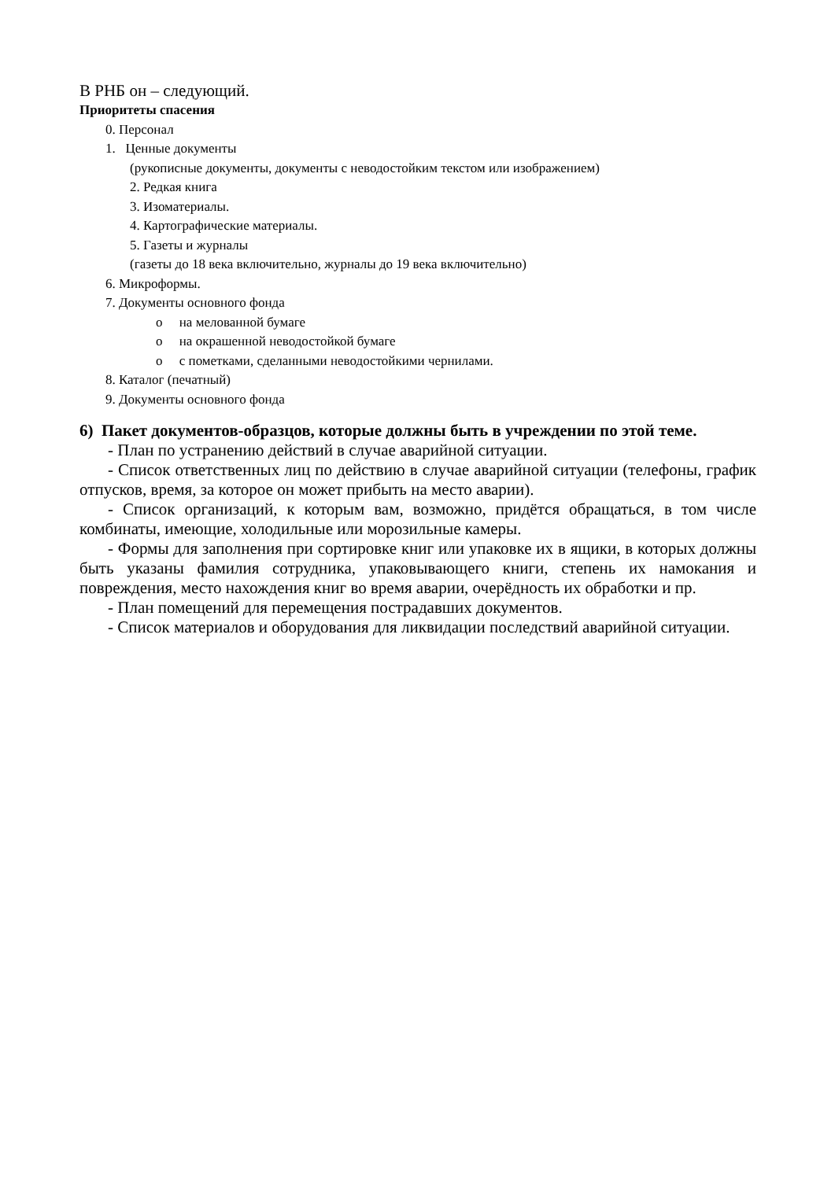В РНБ он – следующий.
Приоритеты спасения
0. Персонал
1. Ценные документы
(рукописные документы, документы с неводостойким текстом или изображением)
2. Редкая книга
3. Изоматериалы.
4. Картографические материалы.
5. Газеты и журналы
(газеты до 18 века включительно, журналы до 19 века включительно)
6. Микроформы.
7. Документы основного фонда
o на мелованной бумаге
o на окрашенной неводостойкой бумаге
o с пометками, сделанными неводостойкими чернилами.
8. Каталог (печатный)
9. Документы основного фонда
6) Пакет документов-образцов, которые должны быть в учреждении по этой теме.
- План по устранению действий в случае аварийной ситуации.
- Список ответственных лиц по действию в случае аварийной ситуации (телефоны, график отпусков, время, за которое он может прибыть на место аварии).
- Список организаций, к которым вам, возможно, придётся обращаться, в том числе комбинаты, имеющие, холодильные или морозильные камеры.
- Формы для заполнения при сортировке книг или упаковке их в ящики, в которых должны быть указаны фамилия сотрудника, упаковывающего книги, степень их намокания и повреждения, место нахождения книг во время аварии, очерёдность их обработки и пр.
- План помещений для перемещения пострадавших документов.
- Список материалов и оборудования для ликвидации последствий аварийной ситуации.